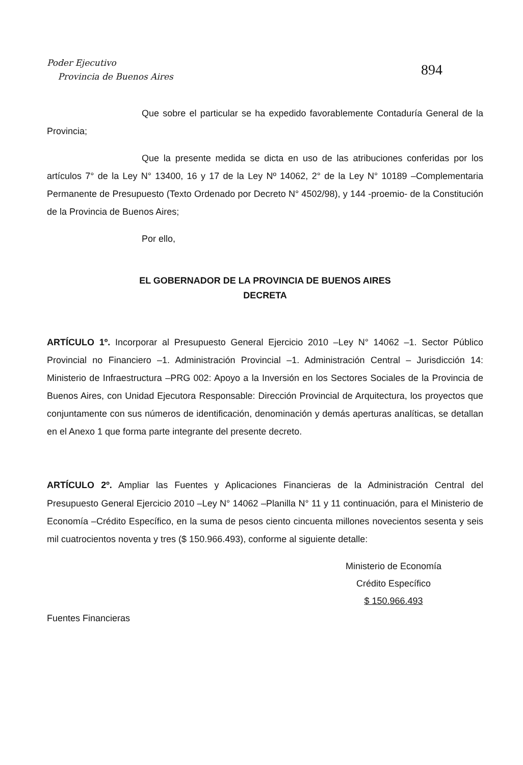Poder Ejecutivo
Provincia de Buenos Aires
894
Que sobre el particular se ha expedido favorablemente Contaduría General de la Provincia;
Que la presente medida se dicta en uso de las atribuciones conferidas por los artículos 7° de la Ley N° 13400, 16 y 17 de la Ley Nº 14062, 2° de la Ley N° 10189 –Complementaria Permanente de Presupuesto (Texto Ordenado por Decreto N° 4502/98), y 144 -proemio- de la Constitución de la Provincia de Buenos Aires;
Por ello,
EL GOBERNADOR DE LA PROVINCIA DE BUENOS AIRES
DECRETA
ARTÍCULO 1º. Incorporar al Presupuesto General Ejercicio 2010 –Ley N° 14062 –1. Sector Público Provincial no Financiero –1. Administración Provincial –1. Administración Central – Jurisdicción 14: Ministerio de Infraestructura –PRG 002: Apoyo a la Inversión en los Sectores Sociales de la Provincia de Buenos Aires, con Unidad Ejecutora Responsable: Dirección Provincial de Arquitectura, los proyectos que conjuntamente con sus números de identificación, denominación y demás aperturas analíticas, se detallan en el Anexo 1 que forma parte integrante del presente decreto.
ARTÍCULO 2º. Ampliar las Fuentes y Aplicaciones Financieras de la Administración Central del Presupuesto General Ejercicio 2010 –Ley N° 14062 –Planilla N° 11 y 11 continuación, para el Ministerio de Economía –Crédito Específico, en la suma de pesos ciento cincuenta millones novecientos sesenta y seis mil cuatrocientos noventa y tres ($ 150.966.493), conforme al siguiente detalle:
Ministerio de Economía
Crédito Específico
$ 150.966.493
Fuentes Financieras